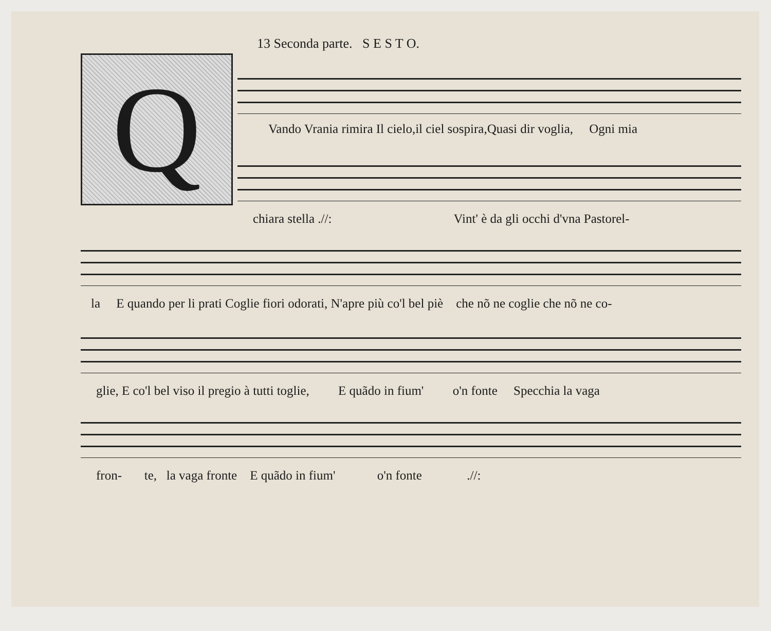13 Seconda parte. S E S T O.
Q Vando Vrania rimira Il cielo,il ciel sospira,Quasi dir voglia, Ogni mia
chiara stella .//: Vint' è da gli occhi d'vna Pastorel-
la E quando per li prati Coglie fiori odorati, N'apre più co'l bel piè che nõ ne coglie che nõ ne co-
glie, E co'l bel viso il pregio à tutti toglie, E quãdo in fium' o'n fonte Specchia la vaga
fron- te, la vaga fronte E quãdo in fium' o'n fonte .//: